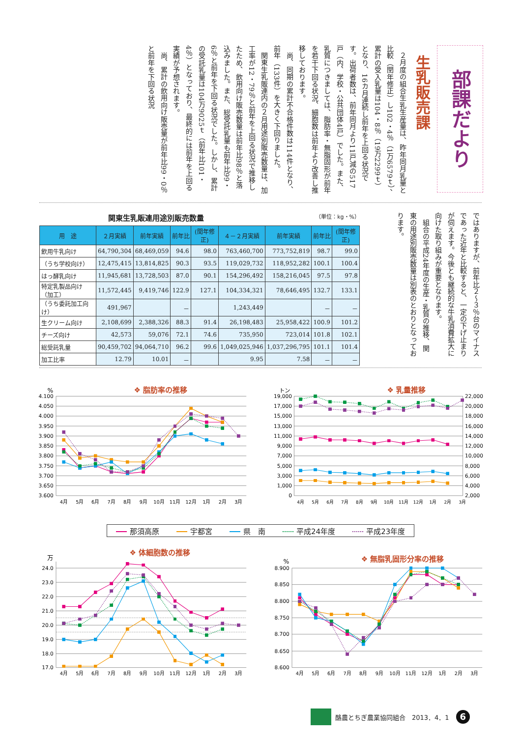部課だより
生乳販売課
２月度の組合生乳生産量は、昨年同月乳量と比較（閏年修正）し102・4％（1万6579ｔ）、累計の受入乳量は104・8％（19万2299ｔ）となり、16カ月連続し前年を上回る状況です。出荷者数は、前年同月より11戸減の517戸（内、学校・公共団体4戸）でした。また、乳質につきましては、脂肪率・無脂固形が前年を若干下回る状況、細胞数は前年より改善し推移しております。
尚、同期の累計不合格件数は114件となり、前年（133件）を大きく下回りました。
関東生乳販連内の２月用途別販売数量は、加工率が12・79％と前年を上回る状況で推移したため、飲用向け販売数量は前年比98％と落込みました。また、総受託乳量も前年比99・6％と前年を下回る状況でした。しかし、累計の受託乳量は104万9025ｔ（前年比101・4％）となっており、最終的には前年を上回る実績が予想されます。
尚、累計の飲用向け販売量が前年比99・0％と前年を下回る状況
ではありますが、前年比２〜３％台のマイナスであった近年と比較すると、一定の下げ止まりが伺えます。今後とも継続的な牛乳消費拡大に向けた取り組みが重要となります。
組合の平成24年度の生産・乳質の推移、関東の用途別販売数量は別表のとおりとなっております。
関東生乳販連用途別販売数量 （単位：kg・%）
| 用 途 | ２月実績 | 前年実績 | 前年比 | (閏年修正) | ４－２月実績 | 前年実績 | 前年比 | (閏年修正) |
| --- | --- | --- | --- | --- | --- | --- | --- | --- |
| 飲用牛乳向け | 64,790,304 | 68,469,059 | 94.6 | 98.0 | 763,460,700 | 773,752,819 | 98.7 | 99.0 |
| （うち学校向け） | 12,475,415 | 13,814,825 | 90.3 | 93.5 | 119,029,732 | 118,952,282 | 100.1 | 100.4 |
| はっ酵乳向け | 11,945,681 | 13,728,503 | 87.0 | 90.1 | 154,296,492 | 158,216,045 | 97.5 | 97.8 |
| 特定乳製品向け（加工） | 11,572,445 | 9,419,746 | 122.9 | 127.1 | 104,334,321 | 78,646,495 | 132.7 | 133.1 |
| （うち委託加工向け） | 491,967 | | － | | 1,243,449 | | － | － |
| 生クリーム向け | 2,108,699 | 2,388,326 | 88.3 | 91.4 | 26,198,483 | 25,958,422 | 100.9 | 101.2 |
| チーズ向け | 42,573 | 59,076 | 72.1 | 74.6 | 735,950 | 723,014 | 101.8 | 102.1 |
| 総受託乳量 | 90,459,702 | 94,064,710 | 96.2 | 99.6 | 1,049,025,946 | 1,037,296,795 | 101.1 | 101.4 |
| 加工比率 | 12.79 | 10.01 | － | | 9.95 | 7.58 | － | － |
%
❖ 脂肪率の推移
4.100
4.050
4.000
3.950
3.900
3.850
3.800
3.750
3.700
3.650
3.600
4月
5月
6月
7月
8月
9月
10月
11月
12月
1月
2月
3月
トン
❖ 乳量推移
19,000
17,000
15,000
13,000
11,000
9,000
7,000
5,000
3,000
1,000
0
22,000
20,000
18,000
16,000
14,000
12,000
10,000
8,000
6,000
4,000
2,000
4月
5月
6月
7月
8月
9月
10月
11月
12月
1月
2月
3月
那須高原 宇都宮 県　南 平成24年度 平成23年度
万
❖ 体細胞数の推移
24.0
23.0
22.0
21.0
20.0
19.0
18.0
17.0
4月
5月
6月
7月
8月
9月
10月
11月
12月
1月
2月
3月
%
❖ 無脂乳固形分率の推移
8.900
8.850
8.800
8.750
8.700
8.650
8.600
4月
5月
6月
7月
8月
9月
10月
11月
12月
1月
2月
3月
酪農とちぎ農業協同組合　2013．4．1 6